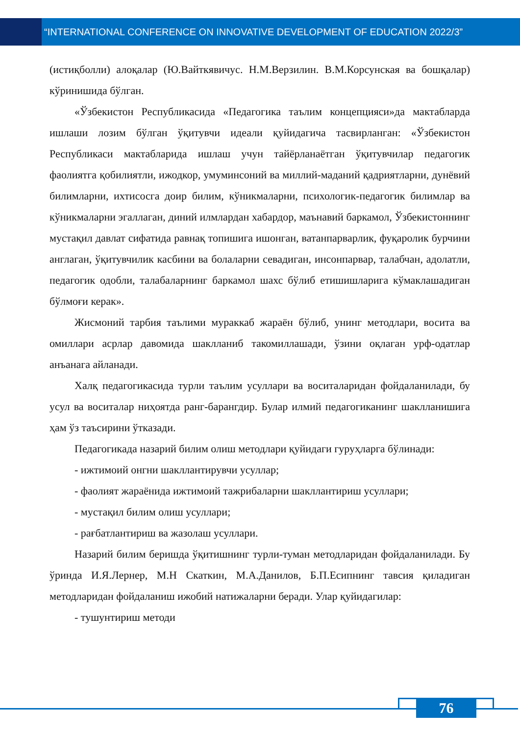“INTERNATIONAL CONFERENCE ON INNOVATIVE DEVELOPMENT OF EDUCATION 2022/3”
(истиқболли) алоқалар (Ю.Вайткявичус. Н.М.Верзилин. В.М.Корсунская ва бошқалар) кўринишида бўлган.
«Ўзбекистон Республикасида «Педагогика таълим концепцияси»да мактабларда ишлаши лозим бўлган ўқитувчи идеали қуйидагича тасвирланган: «Ўзбекистон Республикаси мактабларида ишлаш учун тайёрланаётган ўқитувчилар педагогик фаолиятга қобилиятли, ижодкор, умуминсоний ва миллий-маданий қадриятларни, дунёвий билимларни, ихтисосга доир билим, кўникмаларни, психологик-педагогик билимлар ва кўникмаларни эгаллаган, диний илмлардан хабардор, маънавий баркамол, Ўзбекистоннинг мустақил давлат сифатида равнақ топишига ишонган, ватанпарварлик, фуқаролик бурчини англаган, ўқитувчилик касбини ва болаларни севадиган, инсонпарвар, талабчан, адолатли, педагогик одобли, талабаларнинг баркамол шахс бўлиб етишишларига кўмаклашадиган бўлмоғи керак».
Жисмоний тарбия таълими мураккаб жараён бўлиб, унинг методлари, восита ва омиллари асрлар давомида шаклланиб такомиллашади, ўзини оқлаган урф-одатлар анъанага айланади.
Халқ педагогикасида турли таълим усуллари ва воситаларидан фойдаланилади, бу усул ва воситалар ниҳоятда ранг-барангдир. Булар илмий педагогиканинг шаклланишига ҳам ўз таъсирини ўтказади.
Педагогикада назарий билим олиш методлари қуйидаги гуруҳларга бўлинади:
- ижтимоий онгни шакллантирувчи усуллар;
- фаолият жараёнида ижтимоий тажрибаларни шакллантириш усуллари;
- мустақил билим олиш усуллари;
- рағбатлантириш ва жазолаш усуллари.
Назарий билим беришда ўқитишнинг турли-туман методларидан фойдаланилади. Бу ўринда И.Я.Лернер, М.Н Скаткин, М.А.Данилов, Б.П.Есипнинг тавсия қиладиган методларидан фойдаланиш ижобий натижаларни беради. Улар қуйидагилар:
- тушунтириш методи
76